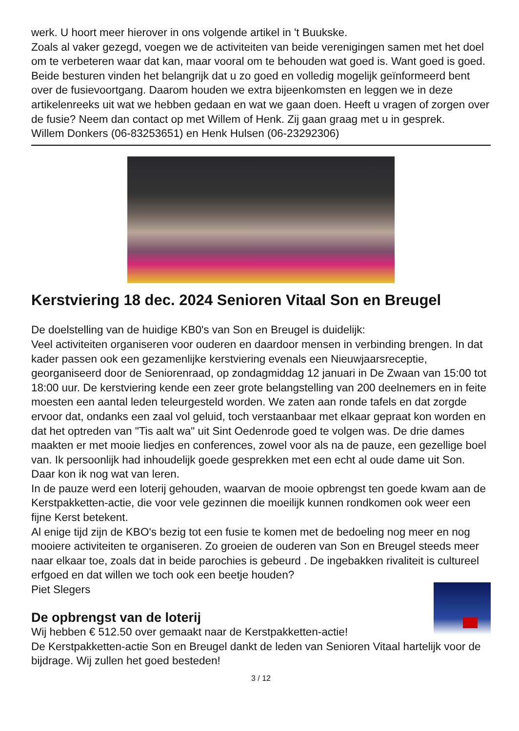werk. U hoort meer hierover in ons volgende artikel in 't Buukske.
Zoals al vaker gezegd, voegen we de activiteiten van beide verenigingen samen met het doel om te verbeteren waar dat kan, maar vooral om te behouden wat goed is. Want goed is goed.
Beide besturen vinden het belangrijk dat u zo goed en volledig mogelijk geïnformeerd bent over de fusievoortgang. Daarom houden we extra bijeenkomsten en leggen we in deze artikelenreeks uit wat we hebben gedaan en wat we gaan doen. Heeft u vragen of zorgen over de fusie? Neem dan contact op met Willem of Henk. Zij gaan graag met u in gesprek.
Willem Donkers (06-83253651) en Henk Hulsen (06-23292306)
Kerstviering 18 dec. 2024 Senioren Vitaal Son en Breugel
De doelstelling van de huidige KB0's van Son en Breugel is duidelijk:
Veel activiteiten organiseren voor ouderen en daardoor mensen in verbinding brengen. In dat kader passen ook een gezamenlijke kerstviering evenals een Nieuwjaarsreceptie, georganiseerd door de Seniorenraad, op zondagmiddag 12 januari in De Zwaan van 15:00 tot 18:00 uur. De kerstviering kende een zeer grote belangstelling van 200 deelnemers en in feite moesten een aantal leden teleurgesteld worden. We zaten aan ronde tafels en dat zorgde ervoor dat, ondanks een zaal vol geluid, toch verstaanbaar met elkaar gepraat kon worden en dat het optreden van "Tis aalt wa" uit Sint Oedenrode goed te volgen was. De drie dames maakten er met mooie liedjes en conferences, zowel voor als na de pauze, een gezellige boel van. Ik persoonlijk had inhoudelijk goede gesprekken met een echt al oude dame uit Son. Daar kon ik nog wat van leren.
In de pauze werd een loterij gehouden, waarvan de mooie opbrengst ten goede kwam aan de Kerstpakketten-actie, die voor vele gezinnen die moeilijk kunnen rondkomen ook weer een fijne Kerst betekent.
Al enige tijd zijn de KBO's bezig tot een fusie te komen met de bedoeling nog meer en nog mooiere activiteiten te organiseren. Zo groeien de ouderen van Son en Breugel steeds meer naar elkaar toe, zoals dat in beide parochies is gebeurd . De ingebakken rivaliteit is cultureel erfgoed en dat willen we toch ook een beetje houden?
Piet Slegers
De opbrengst van de loterij
Wij hebben € 512.50 over gemaakt naar de Kerstpakketten-actie!
De Kerstpakketten-actie Son en Breugel dankt de leden van Senioren Vitaal hartelijk voor de bijdrage. Wij zullen het goed besteden!
3 / 12